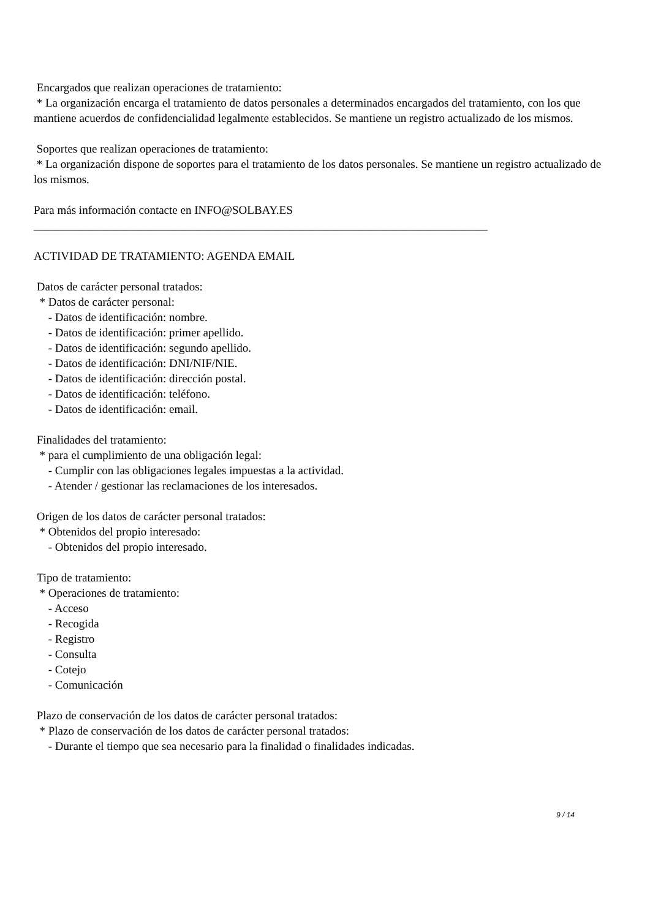Encargados que realizan operaciones de tratamiento:
* La organización encarga el tratamiento de datos personales a determinados encargados del tratamiento, con los que mantiene acuerdos de confidencialidad legalmente establecidos. Se mantiene un registro actualizado de los mismos.
Soportes que realizan operaciones de tratamiento:
* La organización dispone de soportes para el tratamiento de los datos personales. Se mantiene un registro actualizado de los mismos.
Para más información contacte en INFO@SOLBAY.ES
______________________________________________________________________________
ACTIVIDAD DE TRATAMIENTO: AGENDA EMAIL
Datos de carácter personal tratados:
* Datos de carácter personal:
- Datos de identificación: nombre.
- Datos de identificación: primer apellido.
- Datos de identificación: segundo apellido.
- Datos de identificación: DNI/NIF/NIE.
- Datos de identificación: dirección postal.
- Datos de identificación: teléfono.
- Datos de identificación: email.
Finalidades del tratamiento:
* para el cumplimiento de una obligación legal:
- Cumplir con las obligaciones legales impuestas a la actividad.
- Atender / gestionar las reclamaciones de los interesados.
Origen de los datos de carácter personal tratados:
* Obtenidos del propio interesado:
- Obtenidos del propio interesado.
Tipo de tratamiento:
* Operaciones de tratamiento:
- Acceso
- Recogida
- Registro
- Consulta
- Cotejo
- Comunicación
Plazo de conservación de los datos de carácter personal tratados:
* Plazo de conservación de los datos de carácter personal tratados:
- Durante el tiempo que sea necesario para la finalidad o finalidades indicadas.
9 / 14